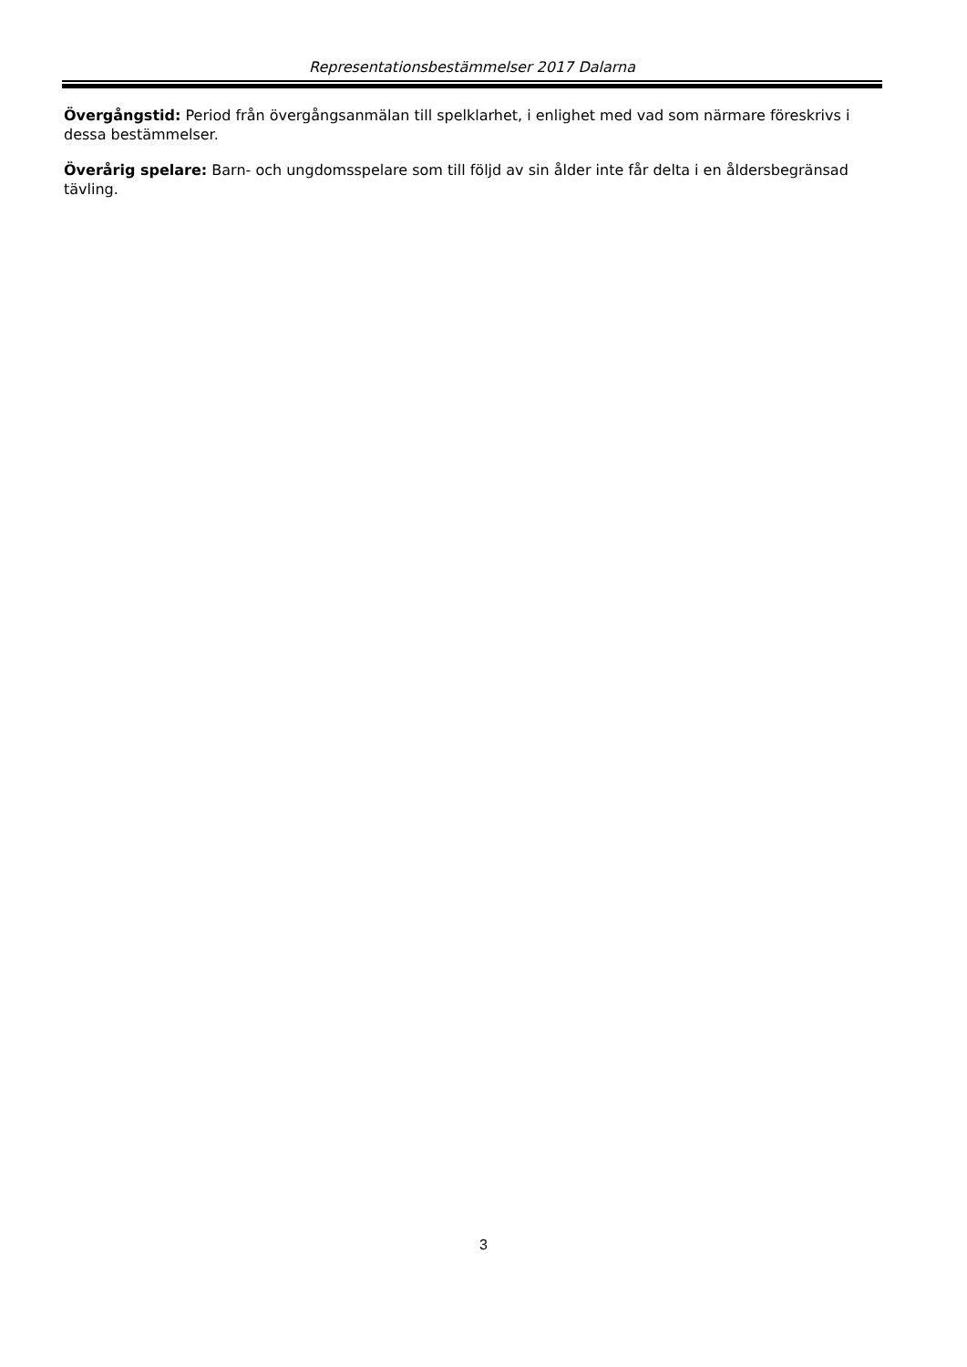Representationsbestämmelser 2017 Dalarna
Övergångstid: Period från övergångsanmälan till spelklarhet, i enlighet med vad som närmare föreskrivs i dessa bestämmelser.
Överårig spelare: Barn- och ungdomsspelare som till följd av sin ålder inte får delta i en åldersbegränsad tävling.
3